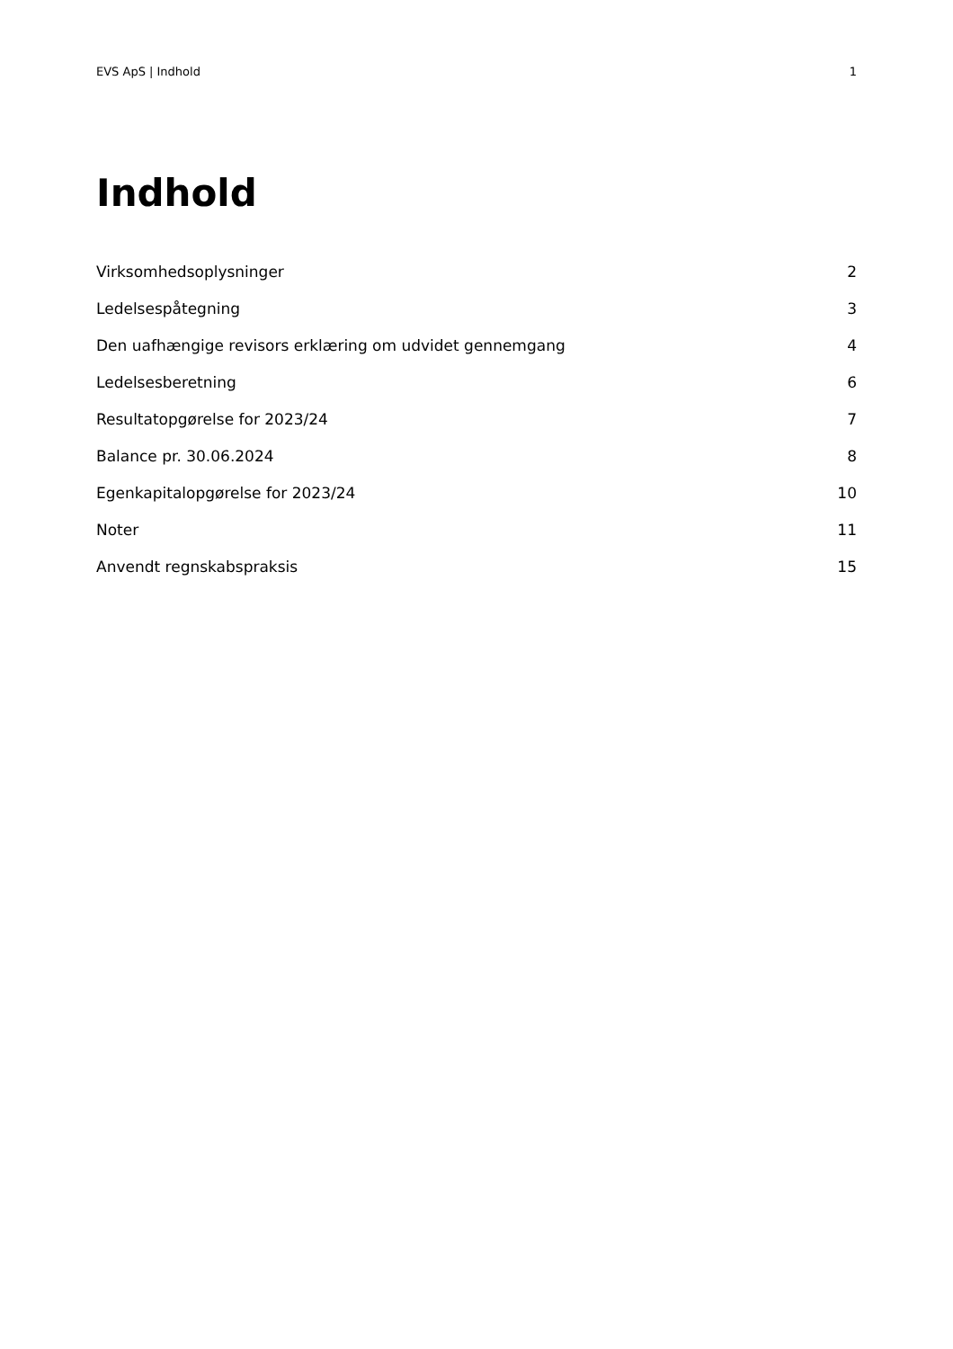EVS ApS | Indhold 1
Indhold
Virksomhedsoplysninger 2
Ledelsespåtegning 3
Den uafhængige revisors erklæring om udvidet gennemgang 4
Ledelsesberetning 6
Resultatopgørelse for 2023/24 7
Balance pr. 30.06.2024 8
Egenkapitalopgørelse for 2023/24 10
Noter 11
Anvendt regnskabspraksis 15